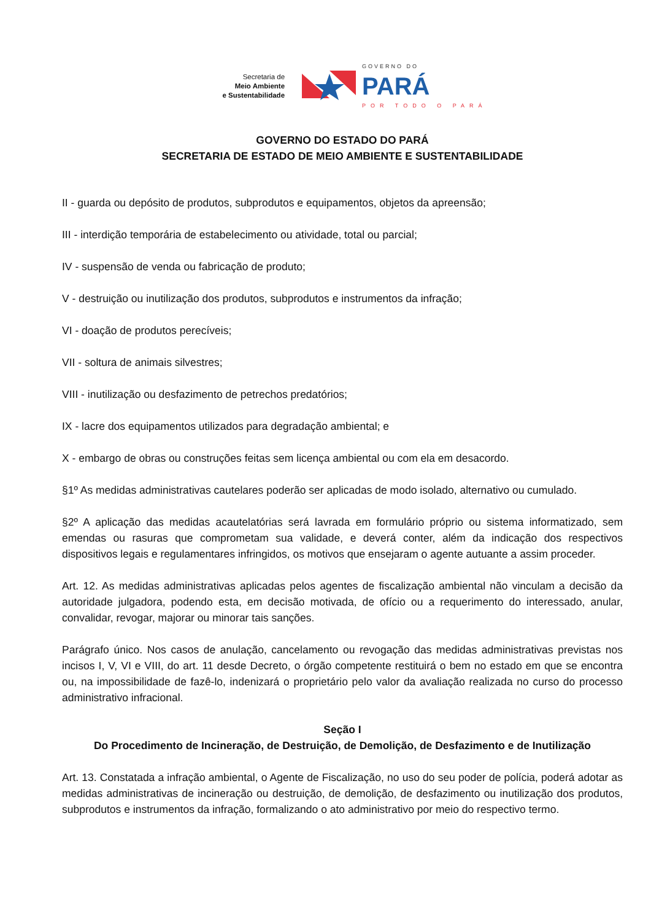Secretaria de
Meio Ambiente
e Sustentabilidade
GOVERNO DO
PARÁ
POR TODO O PARÁ
GOVERNO DO ESTADO DO PARÁ
SECRETARIA DE ESTADO DE MEIO AMBIENTE E SUSTENTABILIDADE
II - guarda ou depósito de produtos, subprodutos e equipamentos, objetos da apreensão;
III - interdição temporária de estabelecimento ou atividade, total ou parcial;
IV - suspensão de venda ou fabricação de produto;
V - destruição ou inutilização dos produtos, subprodutos e instrumentos da infração;
VI - doação de produtos perecíveis;
VII - soltura de animais silvestres;
VIII - inutilização ou desfazimento de petrechos predatórios;
IX - lacre dos equipamentos utilizados para degradação ambiental; e
X - embargo de obras ou construções feitas sem licença ambiental ou com ela em desacordo.
§1º As medidas administrativas cautelares poderão ser aplicadas de modo isolado, alternativo ou cumulado.
§2º A aplicação das medidas acautelatórias será lavrada em formulário próprio ou sistema informatizado, sem emendas ou rasuras que comprometam sua validade, e deverá conter, além da indicação dos respectivos dispositivos legais e regulamentares infringidos, os motivos que ensejaram o agente autuante a assim proceder.
Art. 12. As medidas administrativas aplicadas pelos agentes de fiscalização ambiental não vinculam a decisão da autoridade julgadora, podendo esta, em decisão motivada, de ofício ou a requerimento do interessado, anular, convalidar, revogar, majorar ou minorar tais sanções.
Parágrafo único. Nos casos de anulação, cancelamento ou revogação das medidas administrativas previstas nos incisos I, V, VI e VIII, do art. 11 desde Decreto, o órgão competente restituirá o bem no estado em que se encontra ou, na impossibilidade de fazê-lo, indenizará o proprietário pelo valor da avaliação realizada no curso do processo administrativo infracional.
Seção I
Do Procedimento de Incineração, de Destruição, de Demolição, de Desfazimento e de Inutilização
Art. 13. Constatada a infração ambiental, o Agente de Fiscalização, no uso do seu poder de polícia, poderá adotar as medidas administrativas de incineração ou destruição, de demolição, de desfazimento ou inutilização dos produtos, subprodutos e instrumentos da infração, formalizando o ato administrativo por meio do respectivo termo.